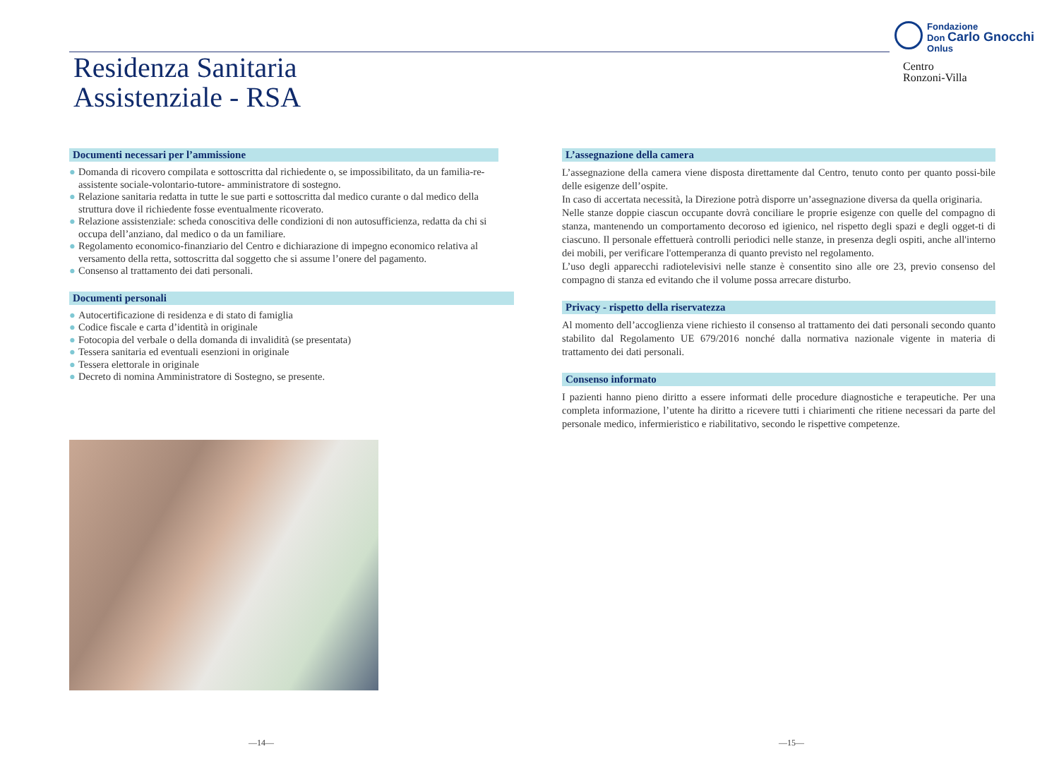Residenza Sanitaria
Assistenziale - RSA
Fondazione
Don Carlo Gnocchi
Onlus
Centro
Ronzoni-Villa
Documenti necessari per l’ammissione
● Domanda di ricovero compilata e sottoscritta dal richiedente o, se impossibilitato, da un familia-re-assistente sociale-volontario-tutore- amministratore di sostegno.
● Relazione sanitaria redatta in tutte le sue parti e sottoscritta dal medico curante o dal medico della struttura dove il richiedente fosse eventualmente ricoverato.
● Relazione assistenziale: scheda conoscitiva delle condizioni di non autosufficienza, redatta da chi si occupa dell’anziano, dal medico o da un familiare.
● Regolamento economico-finanziario del Centro e dichiarazione di impegno economico relativa al versamento della retta, sottoscritta dal soggetto che si assume l’onere del pagamento.
● Consenso al trattamento dei dati personali.
Documenti personali
● Autocertificazione di residenza e di stato di famiglia
● Codice fiscale e carta d’identità in originale
● Fotocopia del verbale o della domanda di invalidità (se presentata)
● Tessera sanitaria ed eventuali esenzioni in originale
● Tessera elettorale in originale
● Decreto di nomina Amministratore di Sostegno, se presente.
L’assegnazione della camera
L’assegnazione della camera viene disposta direttamente dal Centro, tenuto conto per quanto possi-bile delle esigenze dell’ospite.
In caso di accertata necessità, la Direzione potrà disporre un’assegnazione diversa da quella originaria.
Nelle stanze doppie ciascun occupante dovrà conciliare le proprie esigenze con quelle del compagno di stanza, mantenendo un comportamento decoroso ed igienico, nel rispetto degli spazi e degli ogget-ti di ciascuno. Il personale effettuerà controlli periodici nelle stanze, in presenza degli ospiti, anche all'interno dei mobili, per verificare l'ottemperanza di quanto previsto nel regolamento.
L’uso degli apparecchi radiotelevisivi nelle stanze è consentito sino alle ore 23, previo consenso del compagno di stanza ed evitando che il volume possa arrecare disturbo.
Privacy - rispetto della riservatezza
Al momento dell’accoglienza viene richiesto il consenso al trattamento dei dati personali secondo quanto stabilito dal Regolamento UE 679/2016 nonché dalla normativa nazionale vigente in materia di trattamento dei dati personali.
Consenso informato
I pazienti hanno pieno diritto a essere informati delle procedure diagnostiche e terapeutiche. Per una completa informazione, l’utente ha diritto a ricevere tutti i chiarimenti che ritiene necessari da parte del personale medico, infermieristico e riabilitativo, secondo le rispettive competenze.
—14— —15—